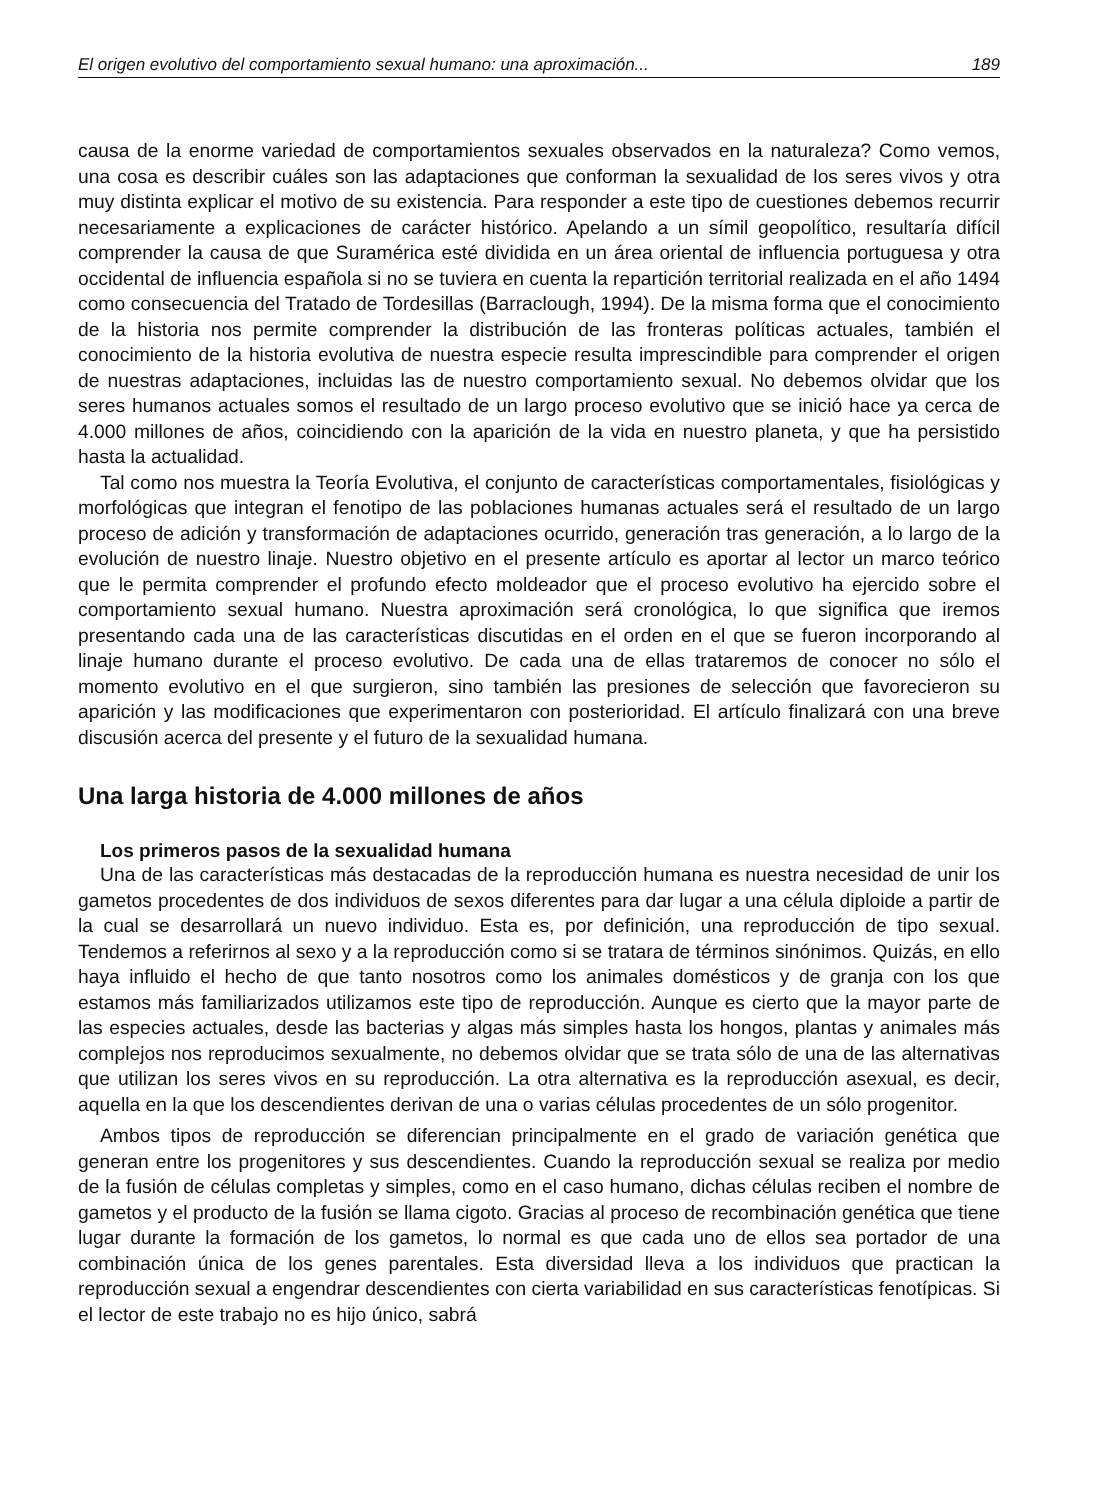El origen evolutivo del comportamiento sexual humano: una aproximación... 189
causa de la enorme variedad de comportamientos sexuales observados en la naturaleza? Como vemos, una cosa es describir cuáles son las adaptaciones que conforman la sexualidad de los seres vivos y otra muy distinta explicar el motivo de su existencia. Para responder a este tipo de cuestiones debemos recurrir necesariamente a explicaciones de carácter histórico. Apelando a un símil geopolítico, resultaría difícil comprender la causa de que Suramérica esté dividida en un área oriental de influencia portuguesa y otra occidental de influencia española si no se tuviera en cuenta la repartición territorial realizada en el año 1494 como consecuencia del Tratado de Tordesillas (Barraclough, 1994). De la misma forma que el conocimiento de la historia nos permite comprender la distribución de las fronteras políticas actuales, también el conocimiento de la historia evolutiva de nuestra especie resulta imprescindible para comprender el origen de nuestras adaptaciones, incluidas las de nuestro comportamiento sexual. No debemos olvidar que los seres humanos actuales somos el resultado de un largo proceso evolutivo que se inició hace ya cerca de 4.000 millones de años, coincidiendo con la aparición de la vida en nuestro planeta, y que ha persistido hasta la actualidad.
Tal como nos muestra la Teoría Evolutiva, el conjunto de características comportamentales, fisiológicas y morfológicas que integran el fenotipo de las poblaciones humanas actuales será el resultado de un largo proceso de adición y transformación de adaptaciones ocurrido, generación tras generación, a lo largo de la evolución de nuestro linaje. Nuestro objetivo en el presente artículo es aportar al lector un marco teórico que le permita comprender el profundo efecto moldeador que el proceso evolutivo ha ejercido sobre el comportamiento sexual humano. Nuestra aproximación será cronológica, lo que significa que iremos presentando cada una de las características discutidas en el orden en el que se fueron incorporando al linaje humano durante el proceso evolutivo. De cada una de ellas trataremos de conocer no sólo el momento evolutivo en el que surgieron, sino también las presiones de selección que favorecieron su aparición y las modificaciones que experimentaron con posterioridad. El artículo finalizará con una breve discusión acerca del presente y el futuro de la sexualidad humana.
Una larga historia de 4.000 millones de años
Los primeros pasos de la sexualidad humana
Una de las características más destacadas de la reproducción humana es nuestra necesidad de unir los gametos procedentes de dos individuos de sexos diferentes para dar lugar a una célula diploide a partir de la cual se desarrollará un nuevo individuo. Esta es, por definición, una reproducción de tipo sexual. Tendemos a referirnos al sexo y a la reproducción como si se tratara de términos sinónimos. Quizás, en ello haya influido el hecho de que tanto nosotros como los animales domésticos y de granja con los que estamos más familiarizados utilizamos este tipo de reproducción. Aunque es cierto que la mayor parte de las especies actuales, desde las bacterias y algas más simples hasta los hongos, plantas y animales más complejos nos reproducimos sexualmente, no debemos olvidar que se trata sólo de una de las alternativas que utilizan los seres vivos en su reproducción. La otra alternativa es la reproducción asexual, es decir, aquella en la que los descendientes derivan de una o varias células procedentes de un sólo progenitor.
Ambos tipos de reproducción se diferencian principalmente en el grado de variación genética que generan entre los progenitores y sus descendientes. Cuando la reproducción sexual se realiza por medio de la fusión de células completas y simples, como en el caso humano, dichas células reciben el nombre de gametos y el producto de la fusión se llama cigoto. Gracias al proceso de recombinación genética que tiene lugar durante la formación de los gametos, lo normal es que cada uno de ellos sea portador de una combinación única de los genes parentales. Esta diversidad lleva a los individuos que practican la reproducción sexual a engendrar descendientes con cierta variabilidad en sus características fenotípicas. Si el lector de este trabajo no es hijo único, sabrá